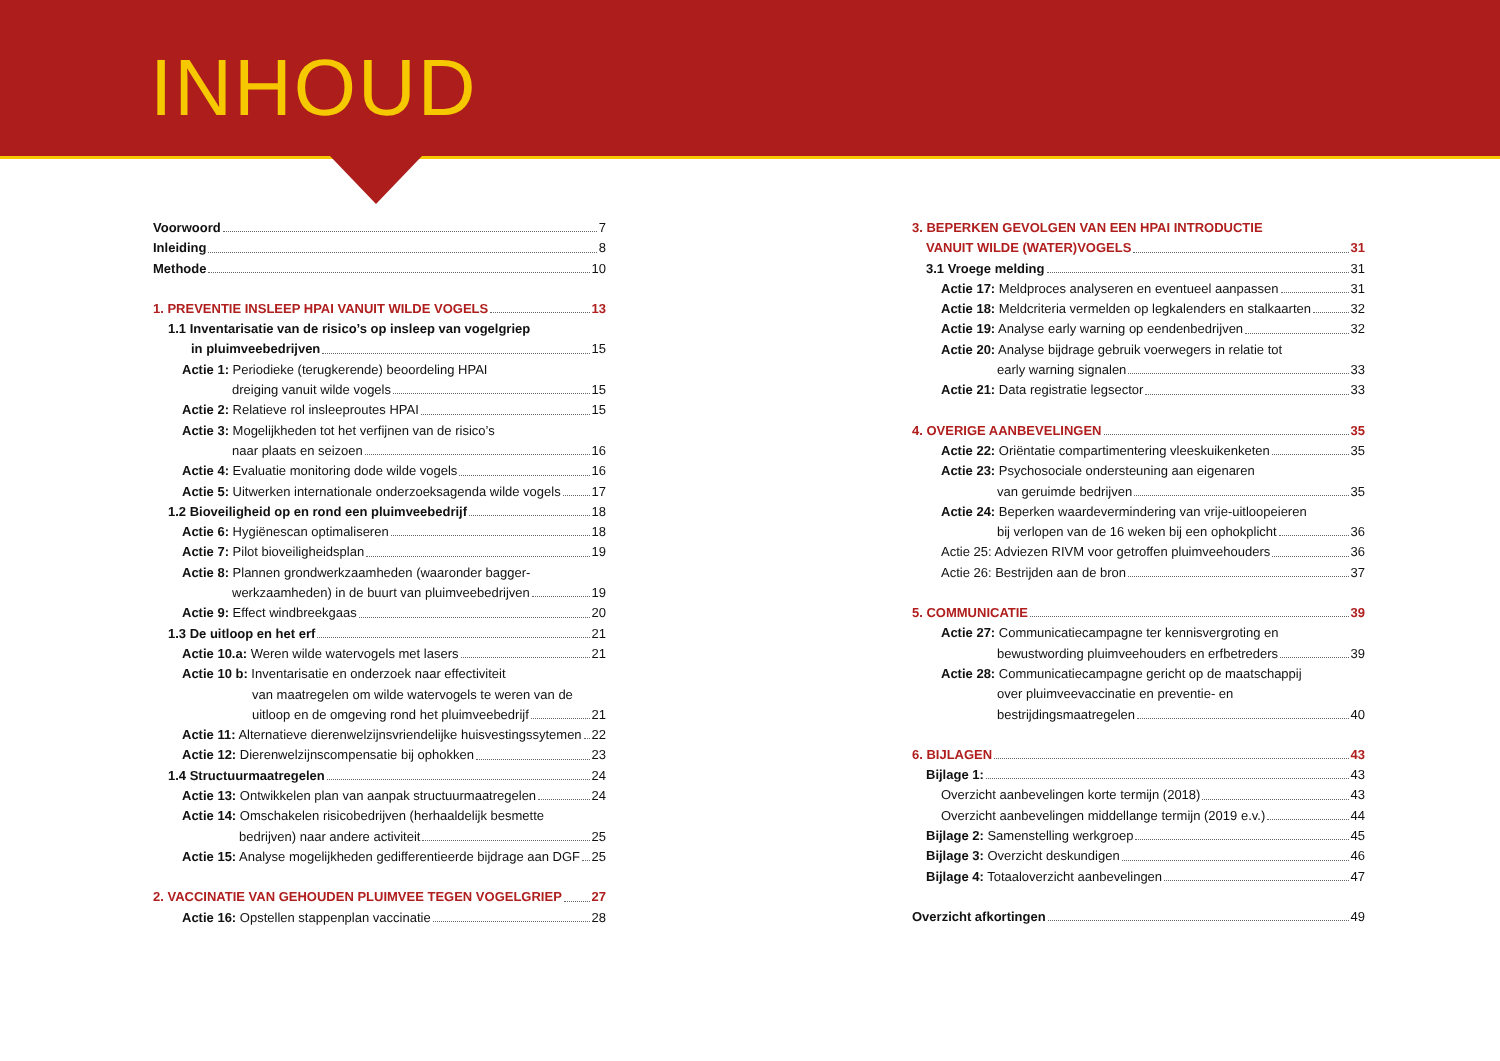INHOUD
Voorwoord 7
Inleiding 8
Methode 10
1. PREVENTIE INSLEEP HPAI VANUIT WILDE VOGELS 13
1.1 Inventarisatie van de risico’s op insleep van vogelgriep
in pluimveebedrijven 15
Actie 1: Periodieke (terugkerende) beoordeling HPAI
dreiging vanuit wilde vogels 15
Actie 2: Relatieve rol insleeproutes HPAI 15
Actie 3: Mogelijkheden tot het verfijnen van de risico’s
naar plaats en seizoen 16
Actie 4: Evaluatie monitoring dode wilde vogels 16
Actie 5: Uitwerken internationale onderzoeksagenda wilde vogels 17
1.2 Bioveiligheid op en rond een pluimveebedrijf 18
Actie 6: Hygiënescan optimaliseren 18
Actie 7: Pilot bioveiligheidsplan 19
Actie 8: Plannen grondwerkzaamheden (waaronder bagger-
werkzaamheden) in de buurt van pluimveebedrijven 19
Actie 9: Effect windbreekgaas 20
1.3 De uitloop en het erf 21
Actie 10.a: Weren wilde watervogels met lasers 21
Actie 10 b: Inventarisatie en onderzoek naar effectiviteit
van maatregelen om wilde watervogels te weren van de
uitloop en de omgeving rond het pluimveebedrijf 21
Actie 11: Alternatieve dierenwelzijnsvriendelijke huisvestingssytemen 22
Actie 12: Dierenwelzijnscompensatie bij ophokken 23
1.4 Structuurmaatregelen 24
Actie 13: Ontwikkelen plan van aanpak structuurmaatregelen 24
Actie 14: Omschakelen risicobedrijven (herhaaldelijk besmette
bedrijven) naar andere activiteit 25
Actie 15: Analyse mogelijkheden gedifferentieerde bijdrage aan DGF 25
2. VACCINATIE VAN GEHOUDEN PLUIMVEE TEGEN VOGELGRIEP 27
Actie 16: Opstellen stappenplan vaccinatie 28
3. BEPERKEN GEVOLGEN VAN EEN HPAI INTRODUCTIE
VANUIT WILDE (WATER)VOGELS 31
3.1 Vroege melding 31
Actie 17: Meldproces analyseren en eventueel aanpassen 31
Actie 18: Meldcriteria vermelden op legkalenders en stalkaarten 32
Actie 19: Analyse early warning op eendenbedrijven 32
Actie 20: Analyse bijdrage gebruik voerwegers in relatie tot
early warning signalen 33
Actie 21: Data registratie legsector 33
4. OVERIGE AANBEVELINGEN 35
Actie 22: Oriëntatie compartimentering vleeskuikenketen 35
Actie 23: Psychosociale ondersteuning aan eigenaren
van geruimde bedrijven 35
Actie 24: Beperken waardevermindering van vrije-uitloopeieren
bij verlopen van de 16 weken bij een ophokplicht 36
Actie 25: Adviezen RIVM voor getroffen pluimveehouders 36
Actie 26: Bestrijden aan de bron 37
5. COMMUNICATIE 39
Actie 27: Communicatiecampagne ter kennisvergroting en
bewustwording pluimveehouders en erfbetreders 39
Actie 28: Communicatiecampagne gericht op de maatschappij
over pluimveevaccinatie en preventie- en
bestrijdingsmaatregelen 40
6. BIJLAGEN 43
Bijlage 1: 43
Overzicht aanbevelingen korte termijn (2018) 43
Overzicht aanbevelingen middellange termijn (2019 e.v.) 44
Bijlage 2: Samenstelling werkgroep 45
Bijlage 3: Overzicht deskundigen 46
Bijlage 4: Totaaloverzicht aanbevelingen 47
Overzicht afkortingen 49